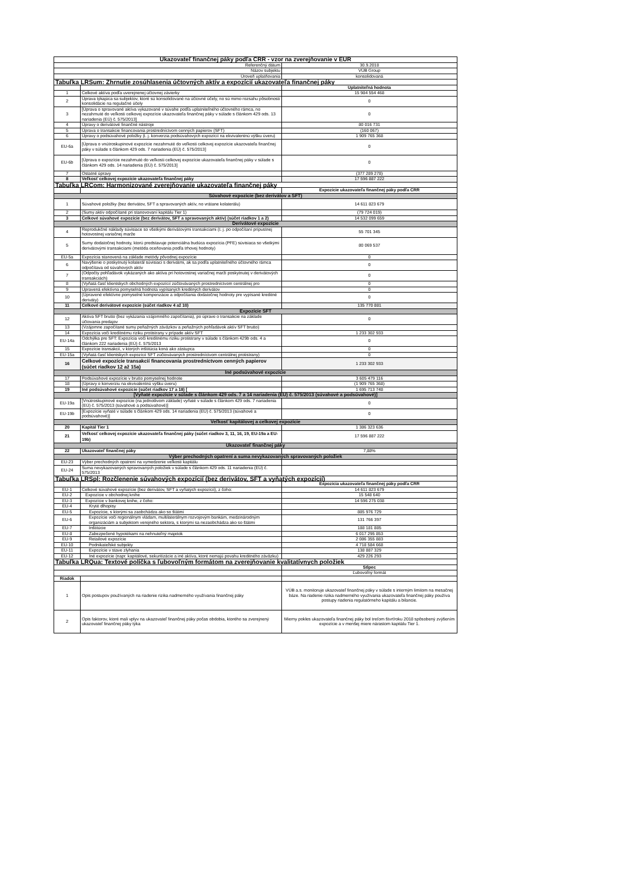| Ukazovateľ finančnej páky podľa CRR - vzor na zverejňovanie v EUR | | |
| --- | --- | --- |
| Referenčný dátum | | 30.9.2018 |
| Názov subjektu | | VÚB Group |
| Úroveň uplatňovania | | konsolidovaná |
| Tabuľka LRSum: Zhrnutie zosúhlasenia účtovných aktív a expozícií ukazovateľa finančnej páky | | |
| | | Uplatniteľná hodnota |
| 1 | Celkové aktíva podľa uverejnenej účtovnej závierky | 15 984 554 468 |
| 2 | Úprava týkajúca sa subjektov, ktoré sú konsolidované na účtovné účely, no sú mimo rozsahu pôsobnosti konsolidácie na regulačné účely | 0 |
| 3 | [Úprava o spravované aktíva vykazované v súvahe podľa uplatniteľného účtovného rámca, no nezahrnuté do veľkosti celkovej expozície ukazovateľa finančnej páky v súlade s článkom 429 ods. 13 nariadenia (EÚ) č. 575/2013] | 0 |
| 4 | Úpravy o derivátové finančné nástroje | 80 016 731 |
| 5 | Úprava o transakcie financovania prostredníctvom cenných papierov (SFT) | (160 067) |
| 6 | Úpravy o podsúvahové položky (t. j. konverzia podsúvahových expozícií na ekvivalentnú výšku úveru) | 1 909 765 368 |
| EU-6a | [Úprava o vnútroskupinové expozície nezahrnuté do veľkosti celkovej expozície ukazovateľa finančnej páky v súlade s článkom 429 ods. 7 nariadenia (EÚ) č. 575/2013] | 0 |
| EU-6b | [Úprava o expozície nezahrnuté do veľkosti celkovej expozície ukazovateľa finančnej páky v súlade s článkom 429 ods. 14 nariadenia (EÚ) č. 575/2013] | 0 |
| 7 | Ostatné úpravy | (377 289 278) |
| 8 | Veľkosť celkovej expozície ukazovateľa finančnej páky | 17 596 887 222 |
| Tabuľka LRCom: Harmonizované zverejňovanie ukazovateľa finančnej páky | | |
| | | Expozície ukazovateľa finančnej páky podľa CRR |
| Súvahové expozície (bez derivátov a SFT) | | |
| 1 | Súvahové položky (bez derivátov, SFT a spravovaných aktív, no vrátane kolaterálu) | 14 611 823 679 |
| 2 | (Sumy aktív odpočítané pri stanovovaní kapitálu Tier 1) | (79 724 019) |
| 3 | Celkové súvahové expozície (bez derivátov, SFT a spravovaných aktív) (súčet riadkov 1 a 2) | 14 532 099 659 |
| Derivátové expozície | | |
| 4 | Reprodukčné náklady súvisiace so všetkými derivátovými transakciami (t. j. po odpočítaní prípustnej hotovostnej variačnej marže | 55 701 345 |
| 5 | Sumy dodatočnej hodnoty, ktorú predstavuje potenciálna budúca expozícia (PFE) súvisiaca so všetkými derivátovými transakciami (metóda oceňovania podľa trhovej hodnoty) | 80 069 537 |
| EU-5a | Expozícia stanovená na základe metódy pôvodnej expozície | 0 |
| 6 | Navýšenie o poskytnutý kolaterál súvisiaci s derivátmi, ak sa podľa uplatniteľného účtovného rámca odpočítava od súvahových aktív | 0 |
| 7 | (Odpočty pohľadávok vykázaných ako aktíva pri hotovostnej variačnej marži poskytnutej v derivátových transakciách) | 0 |
| 8 | (Vyňatá časť klientskych obchodných expozícií zúčtovávaných prostredníctvom centrálnej pro | 0 |
| 9 | Upravená efektívna pomyselná hodnota vypísaných kreditných derivátov | 0 |
| 10 | (Upravené efektívne pomyselné kompenzácie a odpočítania dodatočnej hodnoty pre vypísané kreditné deriváty) | 0 |
| 11 | Celkové derivátové expozície (súčet riadkov 4 až 10) | 135 770 881 |
| Expozície SFT | | |
| 12 | Aktíva SFT brutto (bez vykázania vzájomného započítania), po úprave o transakcie na základe účtovania predajov | 0 |
| 13 | (Vzájomne započítané sumy peňažných záväzkov a peňažných pohľadávok aktív SFT brutto) | |
| 14 | Expozícia voči kreditnému riziku protistrany v prípade aktív SFT | 1 233 302 933 |
| EU-14a | Odchýlka pre SFT: Expozícia voči kreditnému riziku protistrany v súlade s článkom 429b ods. 4 a článkom 222 nariadenia (EÚ) č. 575/2013 | 0 |
| 15 | Expozície transakcií, v ktorých inštitúcia koná ako zástupca | 0 |
| EU-15a | (Vyňatá časť klientskych expozícií SFT zúčtovávaných prostredníctvom centrálnej protistrany) | 0 |
| 16 | Celkové expozície transakcií financovania prostredníctvom cenných papierov (súčet riadkov 12 až 15a) | 1 233 302 933 |
| Iné podsúvahové expozície | | |
| 17 | Podsúvahové expozície v brutto pomyselnej hodnote | 3 605 479 116 |
| 18 | (Úpravy o konverziu na ekvivalentnú výšku úveru) | (1 909 765 368) |
| 19 | Iné podsúvahové expozície (súčet riadkov 17 a 18) [ | 1 695 713 748 |
| [Vyňaté expozície v súlade s článkom 429 ods. 7 a 14 nariadenia (EU) č. 575/2013 (súvahové a podsúvahové)] | | |
| EU-19a | [Vnútroskupinové expozície (na jednotlivom základe) vyňaté v súlade s článkom 429 ods. 7 nariadenia (EÚ) č. 575/2013 (súvahové a podsúvahové)] | 0 |
| EU-19b | [Expozície vyňaté v súlade s článkom 429 ods. 14 nariadenia (EÚ) č. 575/2013 (súvahové a podsúvahové)] | 0 |
| Veľkosť kapitálovej a celkovej expozície | | |
| 20 | Kapitál Tier 1 | 1 386 323 636 |
| 21 | Veľkosť celkovej expozície ukazovateľa finančnej páky (súčet riadkov 3, 11, 16, 19, EU-19a a EU-19b) | 17 596 887 222 |
| Ukazovateľ finančnej páky | | |
| 22 | Ukazovateľ finančnej páky | 7,88% |
| Výber prechodných opatrení a suma nevykazovaných spravovaných položiek | | |
| EU-23 | Výber prechodných opatrení na vymedzenie veľkosti kapitálu | |
| EU-24 | Suma nevykazovaných spravovaných položiek v súlade s článkom 429 ods. 11 nariadenia (EÚ) č. 575/2013 | |
| Tabuľka LRSpl: Rozčlenenie súvahových expozícií (bez derivátov, SFT a vyňatých expozícií) | | |
| | | Expozícia ukazovateľa finančnej páky podľa CRR |
| EU-1 | Celkové súvahové expozície (bez derivátov, SFT a vyňatých expozícií), z čoho: | 14 611 823 679 |
| EU-2 | Expozície v obchodnej knihe | 15 548 640 |
| EU-3 | Expozície v bankovej knihe, z čoho: | 14 596 275 038 |
| EU-4 | Kryté dlhopisy | |
| EU-5 | Expozície, s ktorými sa zaobchádza ako so štátmi | 885 976 729 |
| EU-6 | Expozície voči regionálnym vládam, multilaterálnym rozvojovým bankám, medzinárodným organizáciám a subjektom verejného sektora, s ktorými sa nezaobchádza ako so štátmi | 131 766 397 |
| EU-7 | Inštitúcie | 188 181 885 |
| EU-8 | Zabezpečené hypotékami na nehnuteľný majetok | 6 017 295 853 |
| EU-9 | Retailové expozície | 2 086 355 883 |
| EU-10 | Podnikateľské subjekty | 4 718 584 668 |
| EU-11 | Expozície v stave zlyhania | 138 887 329 |
| EU-12 | Iné expozície (napr. kapitálové, sekuritizácie a iné aktíva, ktoré nemajú povahu kreditného záväzku) | 429 226 293 |
| Tabuľka LRQua: Textové políčka s ľubovoľným formátom na zverejňovanie kvalitatívnych položiek | | |
| | | Stĺpec |
| | | Ľubovoľný formát |
| Riadok | | |
| 1 | Opis postupov používaných na riadenie rizika nadmerného využívania finančnej páky | VÚB a.s. monitoruje ukazovateľ finančnej páky v súlade s interným limitom na mesačnej báze. Na riadenie rizika nadmerného využívania ukazovateľa finančnej páky používa postupy riadenia regulatórneho kapitálu a bilancie. |
| 2 | Opis faktorov, ktoré mali vplyv na ukazovateľ finančnej páky počas obdobia, ktorého sa zverejnený ukazovateľ finančnej páky týka | Mierny pokles ukazovateľa finančnej páky bol treťom štvrťroku 2018 spôsobený zvýšením expozície a v menšej miere nárastom kapitálu Tier 1. |